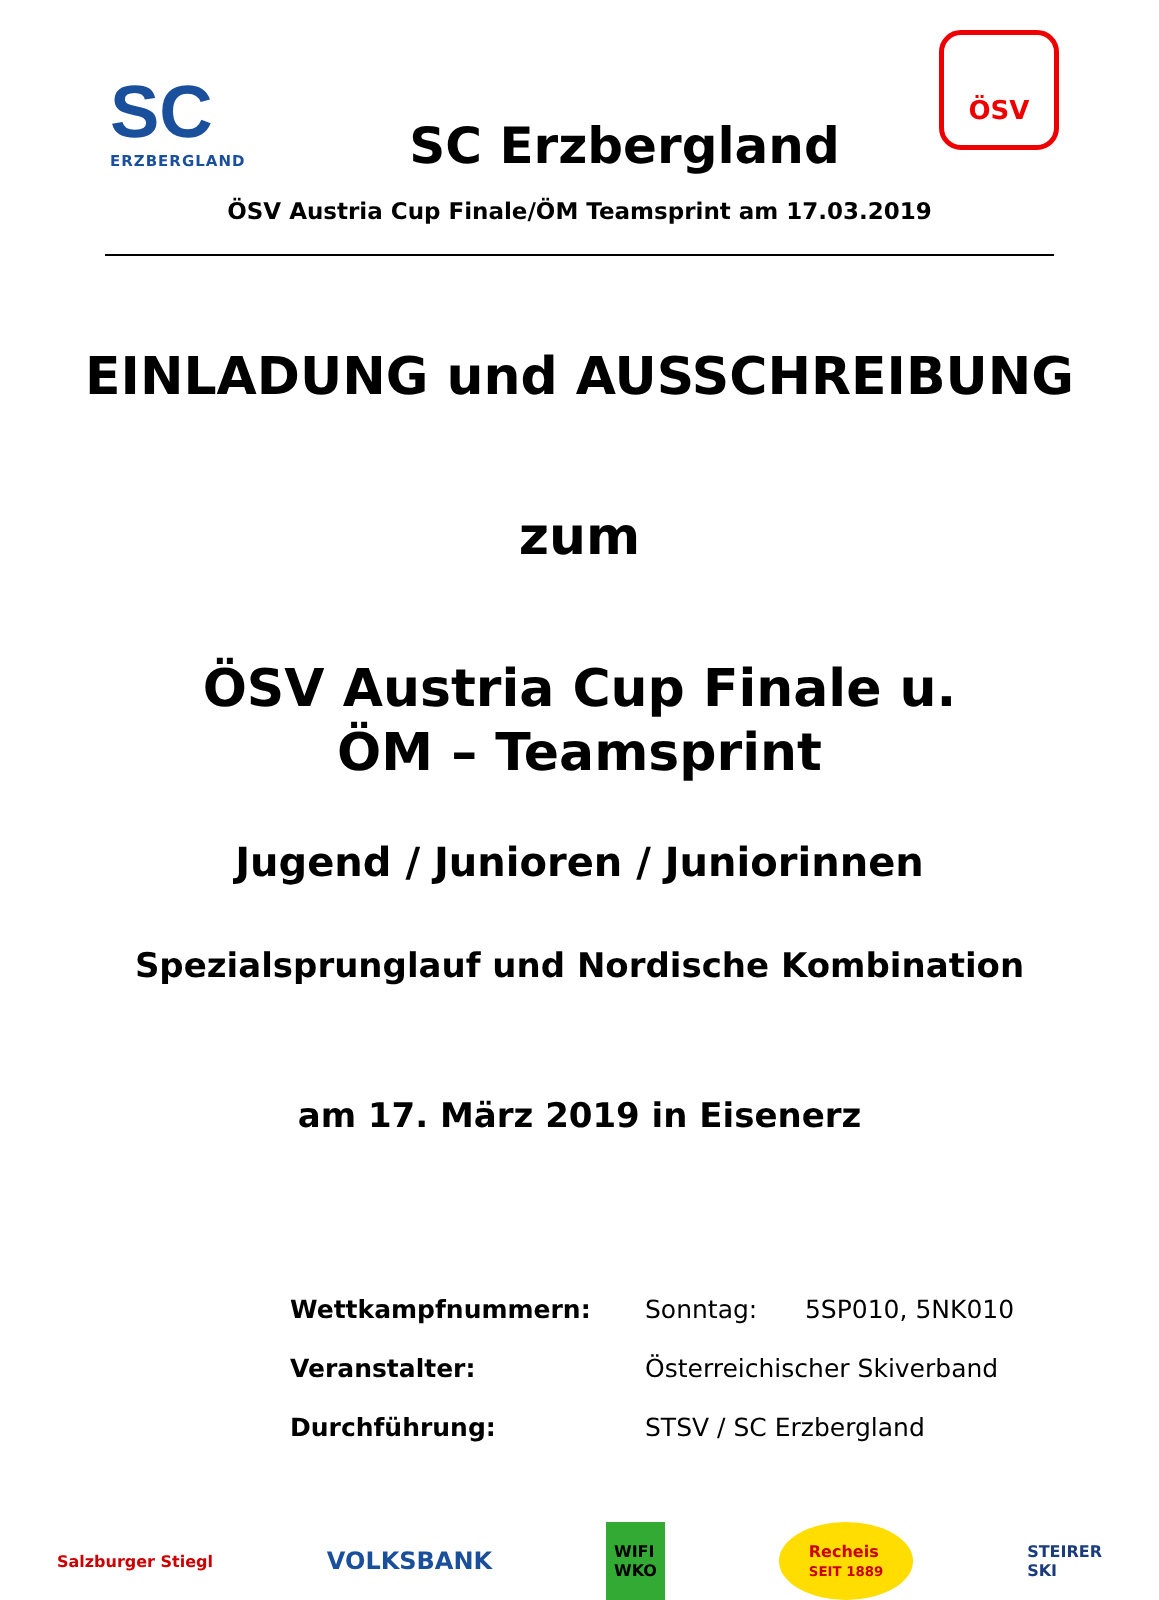SC
ERZBERGLAND
SC Erzbergland
ÖSV
ÖSV Austria Cup Finale/ÖM Teamsprint am 17.03.2019
EINLADUNG und AUSSCHREIBUNG
zum
ÖSV Austria Cup Finale u.
ÖM – Teamsprint
Jugend / Junioren / Juniorinnen
Spezialsprunglauf und Nordische Kombination
am 17. März 2019 in Eisenerz
Wettkampfnummern: Sonntag: 5SP010, 5NK010
Veranstalter: Österreichischer Skiverband
Durchführung: STSV / SC Erzbergland
Salzburger Stiegl
VOLKSBANK
WIFI
WKO
Recheis
SEIT 1889
STEIRER
SKI